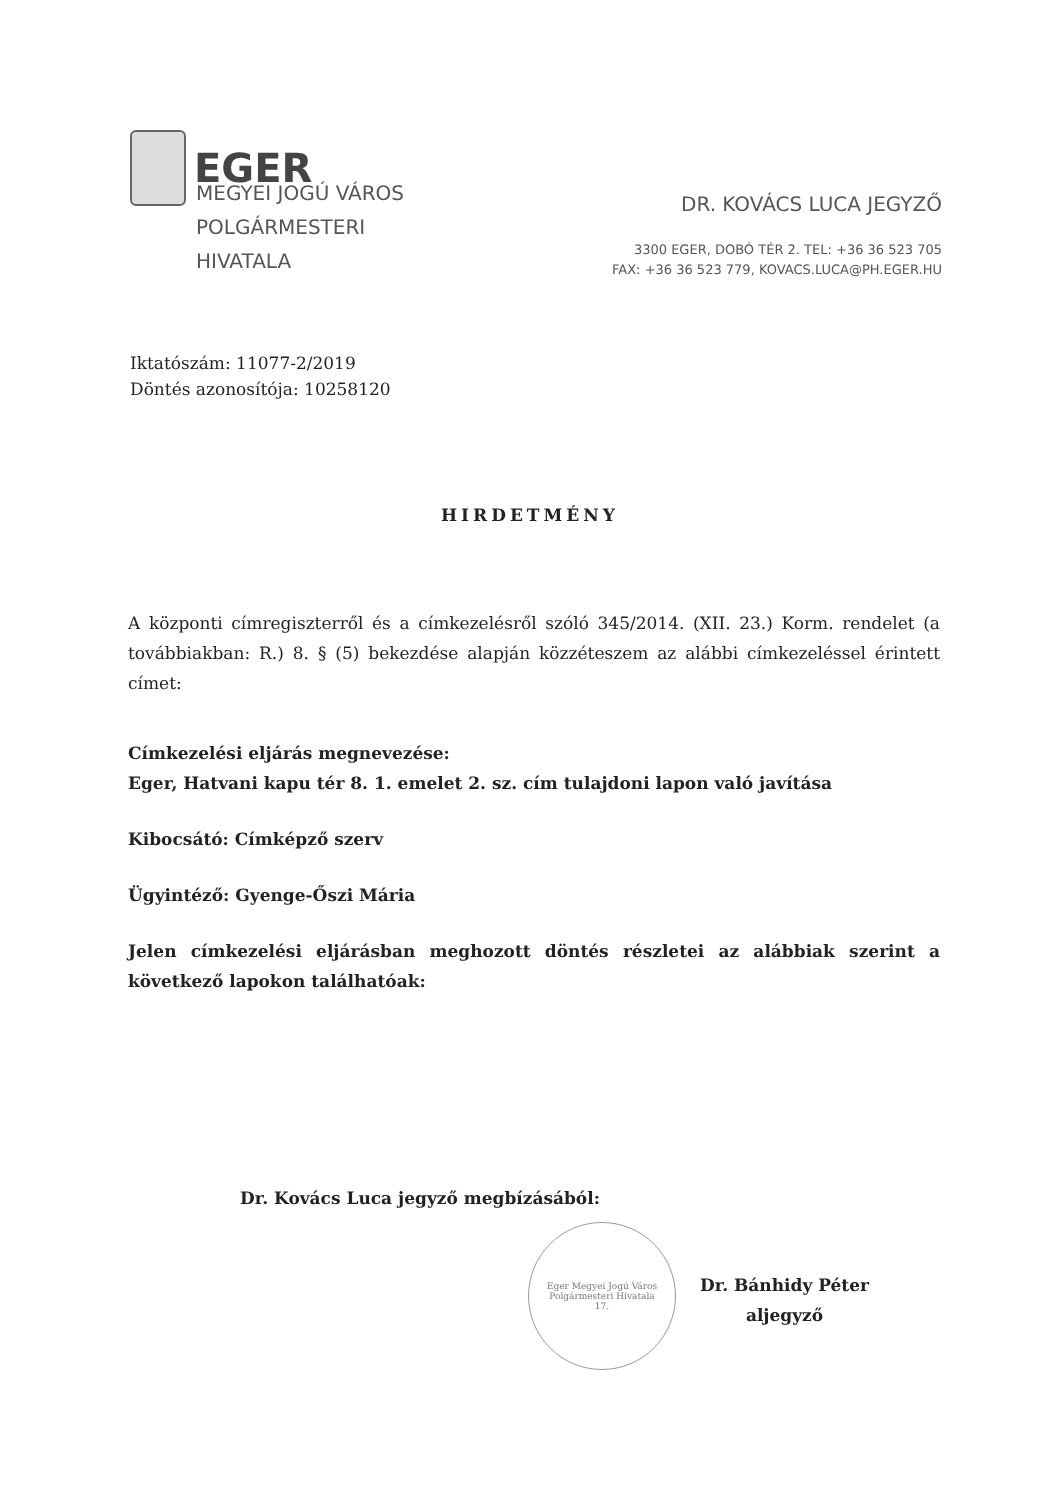EGER
MEGYEI JOGÚ VÁROS
POLGÁRMESTERI
HIVATALA
DR. KOVÁCS LUCA JEGYZŐ
3300 EGER, DOBÓ TÉR 2. TEL: +36 36 523 705
FAX: +36 36 523 779, KOVACS.LUCA@PH.EGER.HU
Iktatószám: 11077-2/2019
Döntés azonosítója: 10258120
HIRDETMÉNY
A központi címregiszterről és a címkezelésről szóló 345/2014. (XII. 23.) Korm. rendelet (a továbbiakban: R.) 8. § (5) bekezdése alapján közzéteszem az alábbi címkezeléssel érintett címet:
Címkezelési eljárás megnevezése:
Eger, Hatvani kapu tér 8. 1. emelet 2. sz. cím tulajdoni lapon való javítása
Kibocsátó: Címképző szerv
Ügyintéző: Gyenge-Őszi Mária
Jelen címkezelési eljárásban meghozott döntés részletei az alábbiak szerint a következő lapokon találhatóak:
Dr. Kovács Luca jegyző megbízásából:
Eger Megyei Jogú Város Polgármesteri Hivatala
17.
Dr. Bánhidy Péter
aljegyző